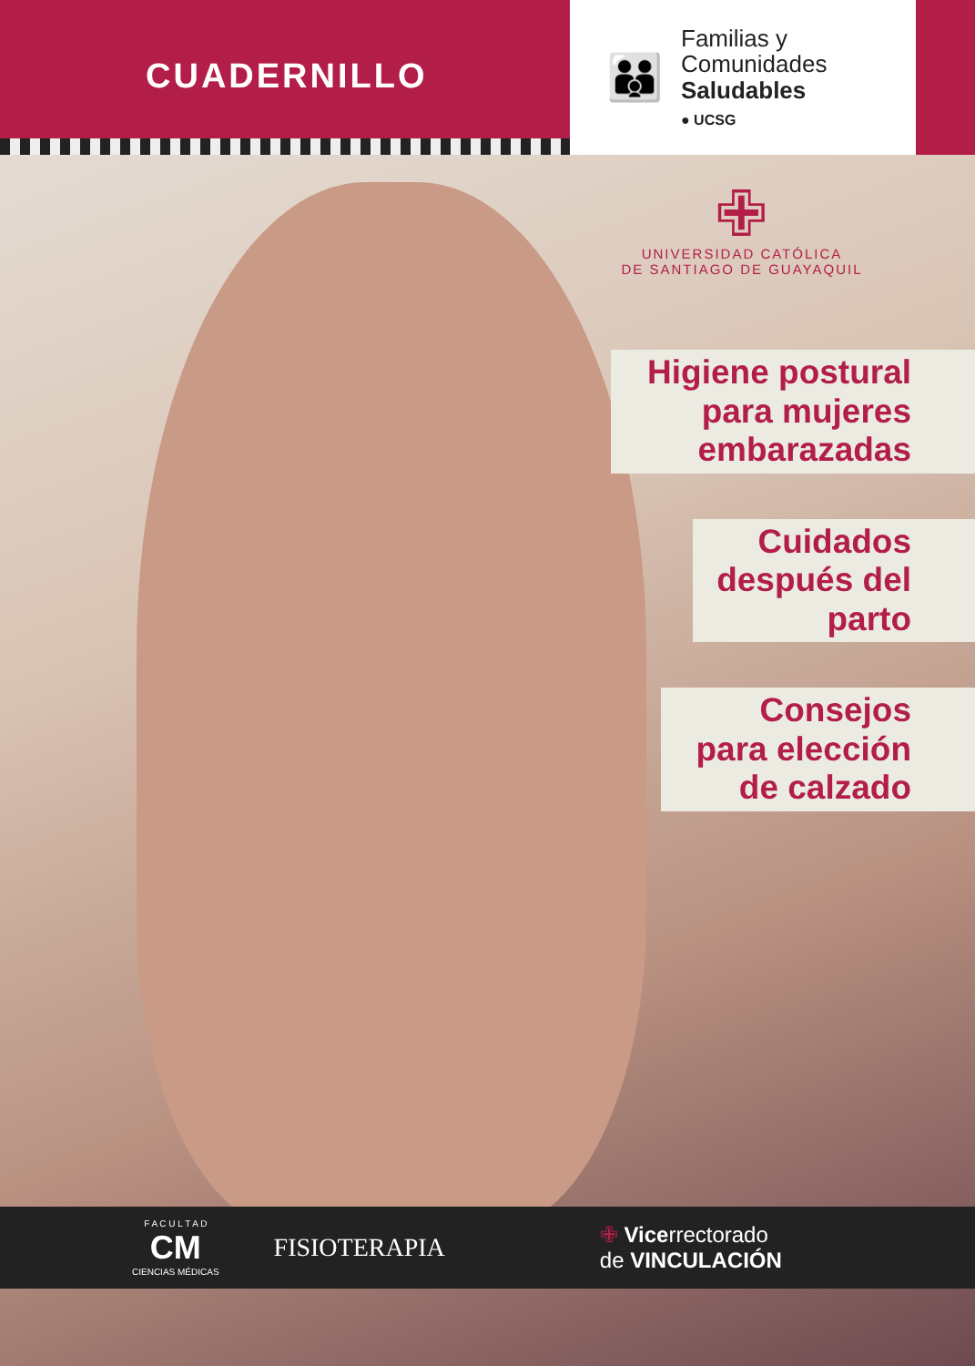CUADERNILLO
👪
Familias y
Comunidades
Saludables
● UCSG
✙
UNIVERSIDAD CATÓLICA
DE SANTIAGO DE GUAYAQUIL
Higiene postural
para mujeres
embarazadas
Cuidados
después del
parto
Consejos
para elección
de calzado
F A C U L T A D
CM
CIENCIAS MÉDICAS
FISIOTERAPIA
✙ Vicerrectorado
de VINCULACIÓN